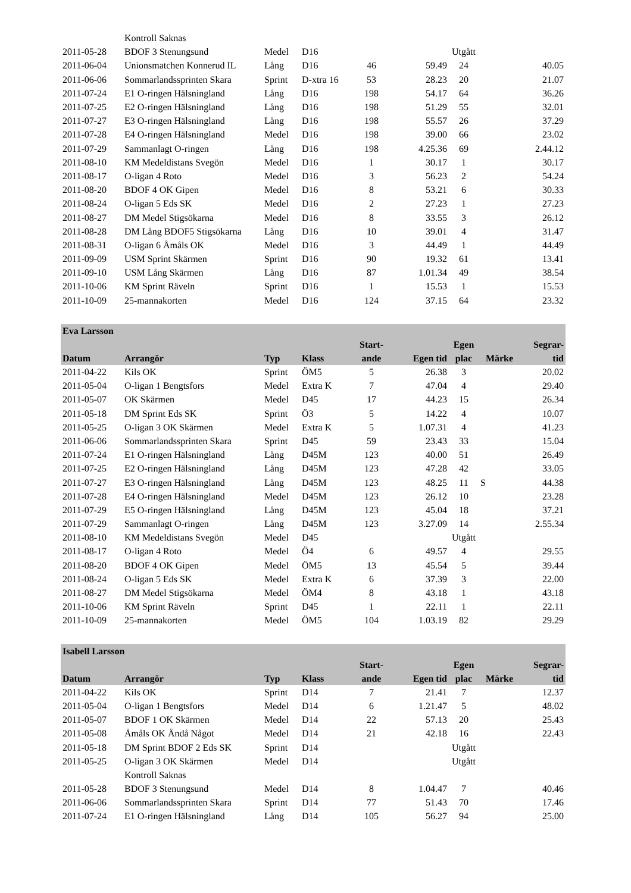| | Kontroll Saknas | | | | | | | |
| 2011-05-28 | BDOF 3 Stenungsund | Medel | D16 | | | Utgått | | |
| 2011-06-04 | Unionsmatchen Konnerud IL | Lång | D16 | 46 | 59.49 | 24 | | 40.05 |
| 2011-06-06 | Sommarlandssprinten Skara | Sprint | D-xtra 16 | 53 | 28.23 | 20 | | 21.07 |
| 2011-07-24 | E1 O-ringen Hälsningland | Lång | D16 | 198 | 54.17 | 64 | | 36.26 |
| 2011-07-25 | E2 O-ringen Hälsningland | Lång | D16 | 198 | 51.29 | 55 | | 32.01 |
| 2011-07-27 | E3 O-ringen Hälsningland | Lång | D16 | 198 | 55.57 | 26 | | 37.29 |
| 2011-07-28 | E4 O-ringen Hälsningland | Medel | D16 | 198 | 39.00 | 66 | | 23.02 |
| 2011-07-29 | Sammanlagt O-ringen | Lång | D16 | 198 | 4.25.36 | 69 | | 2.44.12 |
| 2011-08-10 | KM Medeldistans Svegön | Medel | D16 | 1 | 30.17 | 1 | | 30.17 |
| 2011-08-17 | O-ligan 4 Roto | Medel | D16 | 3 | 56.23 | 2 | | 54.24 |
| 2011-08-20 | BDOF 4 OK Gipen | Medel | D16 | 8 | 53.21 | 6 | | 30.33 |
| 2011-08-24 | O-ligan 5 Eds SK | Medel | D16 | 2 | 27.23 | 1 | | 27.23 |
| 2011-08-27 | DM Medel Stigsökarna | Medel | D16 | 8 | 33.55 | 3 | | 26.12 |
| 2011-08-28 | DM Lång BDOF5 Stigsökarna | Lång | D16 | 10 | 39.01 | 4 | | 31.47 |
| 2011-08-31 | O-ligan 6 Åmåls OK | Medel | D16 | 3 | 44.49 | 1 | | 44.49 |
| 2011-09-09 | USM Sprint Skärmen | Sprint | D16 | 90 | 19.32 | 61 | | 13.41 |
| 2011-09-10 | USM Lång Skärmen | Lång | D16 | 87 | 1.01.34 | 49 | | 38.54 |
| 2011-10-06 | KM Sprint Räveln | Sprint | D16 | 1 | 15.53 | 1 | | 15.53 |
| 2011-10-09 | 25-mannakorten | Medel | D16 | 124 | 37.15 | 64 | | 23.32 |
| Eva Larsson | | | | | | | | |
| Datum | Arrangör | Typ | Klass | Start- ande | Egen tid | Egen plac | Märke | Segrar- tid |
| 2011-04-22 | Kils OK | Sprint | ÖM5 | 5 | 26.38 | 3 | | 20.02 |
| 2011-05-04 | O-ligan 1 Bengtsfors | Medel | Extra K | 7 | 47.04 | 4 | | 29.40 |
| 2011-05-07 | OK Skärmen | Medel | D45 | 17 | 44.23 | 15 | | 26.34 |
| 2011-05-18 | DM Sprint Eds SK | Sprint | Ö3 | 5 | 14.22 | 4 | | 10.07 |
| 2011-05-25 | O-ligan 3 OK Skärmen | Medel | Extra K | 5 | 1.07.31 | 4 | | 41.23 |
| 2011-06-06 | Sommarlandssprinten Skara | Sprint | D45 | 59 | 23.43 | 33 | | 15.04 |
| 2011-07-24 | E1 O-ringen Hälsningland | Lång | D45M | 123 | 40.00 | 51 | | 26.49 |
| 2011-07-25 | E2 O-ringen Hälsningland | Lång | D45M | 123 | 47.28 | 42 | | 33.05 |
| 2011-07-27 | E3 O-ringen Hälsningland | Lång | D45M | 123 | 48.25 | 11 | S | 44.38 |
| 2011-07-28 | E4 O-ringen Hälsningland | Medel | D45M | 123 | 26.12 | 10 | | 23.28 |
| 2011-07-29 | E5 O-ringen Hälsningland | Lång | D45M | 123 | 45.04 | 18 | | 37.21 |
| 2011-07-29 | Sammanlagt O-ringen | Lång | D45M | 123 | 3.27.09 | 14 | | 2.55.34 |
| 2011-08-10 | KM Medeldistans Svegön | Medel | D45 | | | Utgått | | |
| 2011-08-17 | O-ligan 4 Roto | Medel | Ö4 | 6 | 49.57 | 4 | | 29.55 |
| 2011-08-20 | BDOF 4 OK Gipen | Medel | ÖM5 | 13 | 45.54 | 5 | | 39.44 |
| 2011-08-24 | O-ligan 5 Eds SK | Medel | Extra K | 6 | 37.39 | 3 | | 22.00 |
| 2011-08-27 | DM Medel Stigsökarna | Medel | ÖM4 | 8 | 43.18 | 1 | | 43.18 |
| 2011-10-06 | KM Sprint Räveln | Sprint | D45 | 1 | 22.11 | 1 | | 22.11 |
| 2011-10-09 | 25-mannakorten | Medel | ÖM5 | 104 | 1.03.19 | 82 | | 29.29 |
| Isabell Larsson | | | | | | | | |
| Datum | Arrangör | Typ | Klass | Start- ande | Egen tid | Egen plac | Märke | Segrar- tid |
| 2011-04-22 | Kils OK | Sprint | D14 | 7 | 21.41 | 7 | | 12.37 |
| 2011-05-04 | O-ligan 1 Bengtsfors | Medel | D14 | 6 | 1.21.47 | 5 | | 48.02 |
| 2011-05-07 | BDOF 1 OK Skärmen | Medel | D14 | 22 | 57.13 | 20 | | 25.43 |
| 2011-05-08 | Åmåls OK Ändå Något | Medel | D14 | 21 | 42.18 | 16 | | 22.43 |
| 2011-05-18 | DM Sprint BDOF 2 Eds SK | Sprint | D14 | | | Utgått | | |
| 2011-05-25 | O-ligan 3 OK Skärmen | Medel | D14 | | | Utgått | | |
| | Kontroll Saknas | | | | | | | |
| 2011-05-28 | BDOF 3 Stenungsund | Medel | D14 | 8 | 1.04.47 | 7 | | 40.46 |
| 2011-06-06 | Sommarlandssprinten Skara | Sprint | D14 | 77 | 51.43 | 70 | | 17.46 |
| 2011-07-24 | E1 O-ringen Hälsningland | Lång | D14 | 105 | 56.27 | 94 | | 25.00 |